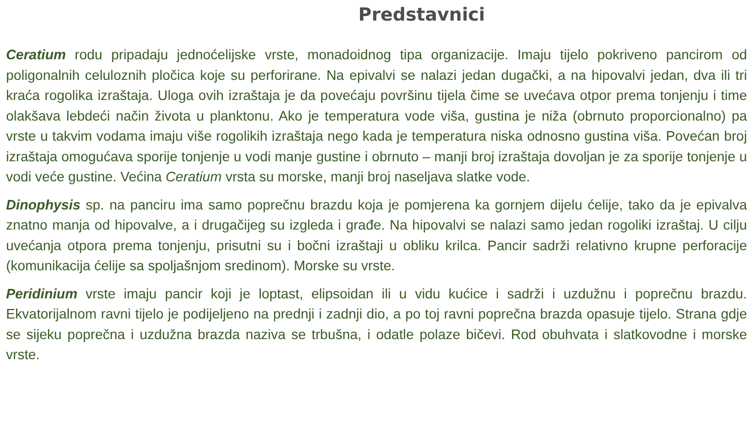Predstavnici
Ceratium rodu pripadaju jednoćelijske vrste, monadoidnog tipa organizacije. Imaju tijelo pokriveno pancirom od poligonalnih celuloznih pločica koje su perforirane. Na epivalvi se nalazi jedan dugački, a na hipovalvi jedan, dva ili tri kraća rogolika izraštaja. Uloga ovih izraštaja je da povećaju površinu tijela čime se uvećava otpor prema tonjenju i time olakšava lebdeći način života u planktonu. Ako je temperatura vode viša, gustina je niža (obrnuto proporcionalno) pa vrste u takvim vodama imaju više rogolikih izraštaja nego kada je temperatura niska odnosno gustina viša. Povećan broj izraštaja omogućava sporije tonjenje u vodi manje gustine i obrnuto – manji broj izraštaja dovoljan je za sporije tonjenje u vodi veće gustine. Većina Ceratium vrsta su morske, manji broj naseljava slatke vode.
Dinophysis sp. na panciru ima samo poprečnu brazdu koja je pomjerena ka gornjem dijelu ćelije, tako da je epivalva znatno manja od hipovalve, a i drugačijeg su izgleda i građe. Na hipovalvi se nalazi samo jedan rogoliki izraštaj. U cilju uvećanja otpora prema tonjenju, prisutni su i bočni izraštaji u obliku krilca. Pancir sadrži relativno krupne perforacije (komunikacija ćelije sa spoljašnjom sredinom). Morske su vrste.
Peridinium vrste imaju pancir koji je loptast, elipsoidan ili u vidu kućice i sadrži i uzdužnu i poprečnu brazdu. Ekvatorijalnom ravni tijelo je podijeljeno na prednji i zadnji dio, a po toj ravni poprečna brazda opasuje tijelo. Strana gdje se sijeku poprečna i uzdužna brazda naziva se trbušna, i odatle polaze bičevi. Rod obuhvata i slatkovodne i morske vrste.